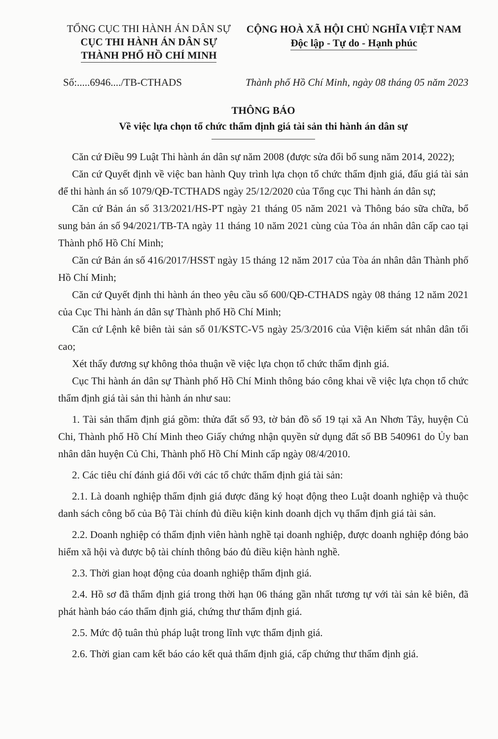TỔNG CỤC THI HÀNH ÁN DÂN SỰ
CỤC THI HÀNH ÁN DÂN SỰ
THÀNH PHỐ HỒ CHÍ MINH
CỘNG HOÀ XÃ HỘI CHỦ NGHĨA VIỆT NAM
Độc lập - Tự do - Hạnh phúc
Số:.....6946..../TB-CTHADS Thành phố Hồ Chí Minh, ngày 08 tháng 05 năm 2023
THÔNG BÁO
Về việc lựa chọn tổ chức thẩm định giá tài sản thi hành án dân sự
Căn cứ Điều 99 Luật Thi hành án dân sự năm 2008 (được sửa đổi bổ sung năm 2014, 2022);
Căn cứ Quyết định về việc ban hành Quy trình lựa chọn tổ chức thẩm định giá, đấu giá tài sản để thi hành án số 1079/QĐ-TCTHADS ngày 25/12/2020 của Tổng cục Thi hành án dân sự;
Căn cứ Bản án số 313/2021/HS-PT ngày 21 tháng 05 năm 2021 và Thông báo sữa chữa, bổ sung bản án số 94/2021/TB-TA ngày 11 tháng 10 năm 2021 cùng của Tòa án nhân dân cấp cao tại Thành phố Hồ Chí Minh;
Căn cứ Bản án số 416/2017/HSST ngày 15 tháng 12 năm 2017 của Tòa án nhân dân Thành phố Hồ Chí Minh;
Căn cứ Quyết định thi hành án theo yêu cầu số 600/QĐ-CTHADS ngày 08 tháng 12 năm 2021 của Cục Thi hành án dân sự Thành phố Hồ Chí Minh;
Căn cứ Lệnh kê biên tài sản số 01/KSTC-V5 ngày 25/3/2016 của Viện kiểm sát nhân dân tối cao;
Xét thấy đương sự không thỏa thuận về việc lựa chọn tổ chức thẩm định giá.
Cục Thi hành án dân sự Thành phố Hồ Chí Minh thông báo công khai về việc lựa chọn tổ chức thẩm định giá tài sản thi hành án như sau:
1. Tài sản thẩm định giá gồm: thửa đất số 93, tờ bản đồ số 19 tại xã An Nhơn Tây, huyện Củ Chi, Thành phố Hồ Chí Minh theo Giấy chứng nhận quyền sử dụng đất số BB 540961 do Ủy ban nhân dân huyện Củ Chi, Thành phố Hồ Chí Minh cấp ngày 08/4/2010.
2. Các tiêu chí đánh giá đối với các tổ chức thẩm định giá tài sản:
2.1. Là doanh nghiệp thẩm định giá được đăng ký hoạt động theo Luật doanh nghiệp và thuộc danh sách công bố của Bộ Tài chính đủ điều kiện kinh doanh dịch vụ thẩm định giá tài sản.
2.2. Doanh nghiệp có thẩm định viên hành nghề tại doanh nghiệp, được doanh nghiệp đóng bảo hiểm xã hội và được bộ tài chính thông báo đủ điều kiện hành nghề.
2.3. Thời gian hoạt động của doanh nghiệp thẩm định giá.
2.4. Hồ sơ đã thẩm định giá trong thời hạn 06 tháng gần nhất tương tự với tài sản kê biên, đã phát hành báo cáo thẩm định giá, chứng thư thẩm định giá.
2.5. Mức độ tuân thủ pháp luật trong lĩnh vực thẩm định giá.
2.6. Thời gian cam kết báo cáo kết quả thẩm định giá, cấp chứng thư thẩm định giá.